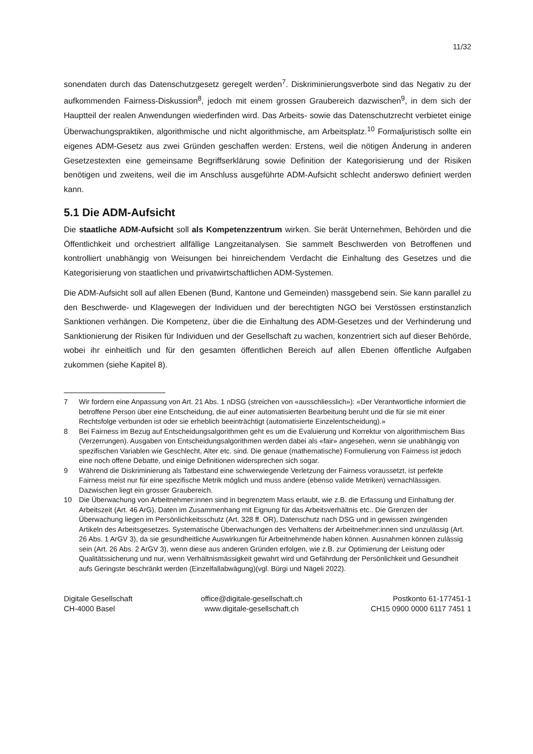11/32
sonendaten durch das Datenschutzgesetz geregelt werden<sup>7</sup>. Diskriminierungsverbote sind das Negativ zu der aufkommenden Fairness-Diskussion<sup>8</sup>, jedoch mit einem grossen Graubereich dazwischen<sup>9</sup>, in dem sich der Hauptteil der realen Anwendungen wiederfinden wird. Das Arbeits- sowie das Datenschutzrecht verbietet einige Überwachungspraktiken, algorithmische und nicht algorithmische, am Arbeitsplatz.<sup>10</sup> Formaljuristisch sollte ein eigenes ADM-Gesetz aus zwei Gründen geschaffen werden: Erstens, weil die nötigen Änderung in anderen Gesetzestexten eine gemeinsame Begriffserklärung sowie Definition der Kategorisierung und der Risiken benötigen und zweitens, weil die im Anschluss ausgeführte ADM-Aufsicht schlecht anderswo definiert werden kann.
5.1 Die ADM-Aufsicht
Die staatliche ADM-Aufsicht soll als Kompetenzzentrum wirken. Sie berät Unternehmen, Behörden und die Öffentlichkeit und orchestriert allfällige Langzeitanalysen. Sie sammelt Beschwerden von Betroffenen und kontrolliert unabhängig von Weisungen bei hinreichendem Verdacht die Einhaltung des Gesetzes und die Kategorisierung von staatlichen und privatwirtschaftlichen ADM-Systemen.
Die ADM-Aufsicht soll auf allen Ebenen (Bund, Kantone und Gemeinden) massgebend sein. Sie kann parallel zu den Beschwerde- und Klagewegen der Individuen und der berechtigten NGO bei Verstössen erstinstanzlich Sanktionen verhängen. Die Kompetenz, über die die Einhaltung des ADM-Gesetzes und der Verhinderung und Sanktionierung der Risiken für Individuen und der Gesellschaft zu wachen, konzentriert sich auf dieser Behörde, wobei ihr einheitlich und für den gesamten öffentlichen Bereich auf allen Ebenen öffentliche Aufgaben zukommen (siehe Kapitel 8).
7 Wir fordern eine Anpassung von Art. 21 Abs. 1 nDSG (streichen von «ausschliesslich»): «Der Verantwortliche informiert die betroffene Person über eine Entscheidung, die auf einer automatisierten Bearbeitung beruht und die für sie mit einer Rechtsfolge verbunden ist oder sie erheblich beeinträchtigt (automatisierte Einzelentscheidung).»
8 Bei Fairness im Bezug auf Entscheidungsalgorithmen geht es um die Evaluierung und Korrektur von algorithmischem Bias (Verzerrungen). Ausgaben von Entscheidungsalgorithmen werden dabei als «fair» angesehen, wenn sie unabhängig von spezifischen Variablen wie Geschlecht, Alter etc. sind. Die genaue (mathematische) Formulierung von Fairness ist jedoch eine noch offene Debatte, und einige Definitionen widersprechen sich sogar.
9 Während die Diskriminierung als Tatbestand eine schwerwiegende Verletzung der Fairness voraussetzt, ist perfekte Fairness meist nur für eine spezifische Metrik möglich und muss andere (ebenso valide Metriken) vernachlässigen. Dazwischen liegt ein grosser Graubereich.
10 Die Überwachung von Arbeitnehmer:innen sind in begrenztem Mass erlaubt, wie z.B. die Erfassung und Einhaltung der Arbeitszeit (Art. 46 ArG), Daten im Zusammenhang mit Eignung für das Arbeitsverhältnis etc.. Die Grenzen der Überwachung liegen im Persönlichkeitsschutz (Art. 328 ff. OR), Datenschutz nach DSG und in gewissen zwingenden Artikeln des Arbeitsgesetzes. Systematische Überwachungen des Verhaltens der Arbeitnehmer:innen sind unzulässig (Art. 26 Abs. 1 ArGV 3), da sie gesundheitliche Auswirkungen für Arbeitnehmende haben können. Ausnahmen können zulässig sein (Art. 26 Abs. 2 ArGV 3), wenn diese aus anderen Gründen erfolgen, wie z.B. zur Optimierung der Leistung oder Qualitätssicherung und nur, wenn Verhältnismässigkeit gewahrt wird und Gefährdung der Persönlichkeit und Gesundheit aufs Geringste beschränkt werden (Einzelfallabwägung)(vgl. Bürgi und Nägeli 2022).
Digitale Gesellschaft
CH-4000 Basel
office@digitale-gesellschaft.ch
www.digitale-gesellschaft.ch
Postkonto 61-177451-1
CH15 0900 0000 6117 7451 1